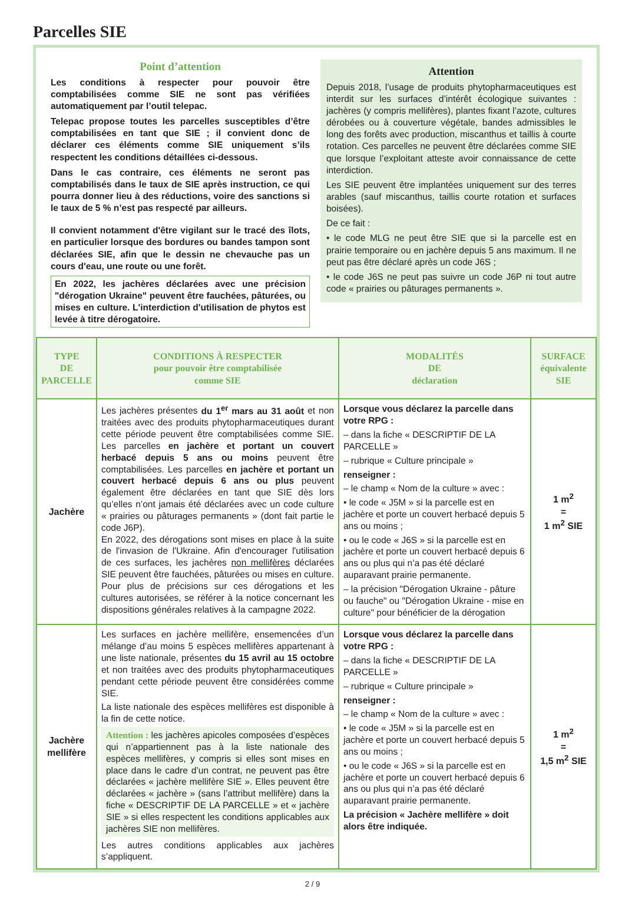Parcelles SIE
Point d’attention
Les conditions à respecter pour pouvoir être comptabilisées comme SIE ne sont pas vérifiées automatiquement par l’outil telepac.
Telepac propose toutes les parcelles susceptibles d’être comptabilisées en tant que SIE ; il convient donc de déclarer ces éléments comme SIE uniquement s’ils respectent les conditions détaillées ci-dessous.
Dans le cas contraire, ces éléments ne seront pas comptabilisés dans le taux de SIE après instruction, ce qui pourra donner lieu à des réductions, voire des sanctions si le taux de 5 % n’est pas respecté par ailleurs.
Il convient notamment d'être vigilant sur le tracé des îlots, en particulier lorsque des bordures ou bandes tampon sont déclarées SIE, afin que le dessin ne chevauche pas un cours d'eau, une route ou une forêt.
En 2022, les jachères déclarées avec une précision "dérogation Ukraine" peuvent être fauchées, pâturées, ou mises en culture. L'interdiction d'utilisation de phytos est levée à titre dérogatoire.
Attention
Depuis 2018, l’usage de produits phytopharmaceutiques est interdit sur les surfaces d’intérêt écologique suivantes : jachères (y compris mellifères), plantes fixant l’azote, cultures dérobées ou à couverture végétale, bandes admissibles le long des forêts avec production, miscanthus et taillis à courte rotation. Ces parcelles ne peuvent être déclarées comme SIE que lorsque l’exploitant atteste avoir connaissance de cette interdiction.
Les SIE peuvent être implantées uniquement sur des terres arables (sauf miscanthus, taillis courte rotation et surfaces boisées).
De ce fait :
• le code MLG ne peut être SIE que si la parcelle est en prairie temporaire ou en jachère depuis 5 ans maximum. Il ne peut pas être déclaré après un code J6S ;
• le code J6S ne peut pas suivre un code J6P ni tout autre code « prairies ou pâturages permanents ».
| TYPE DE PARCELLE | CONDITIONS À RESPECTER pour pouvoir être comptabilisée comme SIE | MODALITÉS DE déclaration | SURFACE équivalente SIE |
| --- | --- | --- | --- |
| Jachère | Les jachères présentes du 1<sup>er</sup> mars au 31 août et non traitées avec des produits phytopharmaceutiques durant cette période peuvent être comptabilisées comme SIE. Les parcelles en jachère et portant un couvert herbacé depuis 5 ans ou moins peuvent être comptabilisées. Les parcelles en jachère et portant un couvert herbacé depuis 6 ans ou plus peuvent également être déclarées en tant que SIE dès lors qu’elles n’ont jamais été déclarées avec un code culture « prairies ou pâturages permanents » (dont fait partie le code J6P). En 2022, des dérogations sont mises en place à la suite de l'invasion de l'Ukraine. Afin d'encourager l'utilisation de ces surfaces, les jachères non mellifères déclarées SIE peuvent être fauchées, pâturées ou mises en culture. Pour plus de précisions sur ces dérogations et les cultures autorisées, se référer à la notice concernant les dispositions générales relatives à la campagne 2022. | Lorsque vous déclarez la parcelle dans votre RPG : – dans la fiche « DESCRIPTIF DE LA PARCELLE » – rubrique « Culture principale » renseigner : – le champ « Nom de la culture » avec : • le code « J5M » si la parcelle est en jachère et porte un couvert herbacé depuis 5 ans ou moins ; • ou le code « J6S » si la parcelle est en jachère et porte un couvert herbacé depuis 6 ans ou plus qui n’a pas été déclaré auparavant prairie permanente. – la précision "Dérogation Ukraine - pâture ou fauche" ou "Dérogation Ukraine - mise en culture" pour bénéficier de la dérogation | 1 m<sup>2</sup> = 1 m<sup>2</sup> SIE |
| Jachère mellifère | Les surfaces en jachère mellifère, ensemencées d’un mélange d’au moins 5 espèces mellifères appartenant à une liste nationale, présentes du 15 avril au 15 octobre et non traitées avec des produits phytopharmaceutiques pendant cette période peuvent être considérées comme SIE. La liste nationale des espèces mellifères est disponible à la fin de cette notice. Attention : les jachères apicoles composées d’espèces qui n’appartiennent pas à la liste nationale des espèces mellifères, y compris si elles sont mises en place dans le cadre d’un contrat, ne peuvent pas être déclarées « jachère mellifère SIE ». Elles peuvent être déclarées « jachère » (sans l’attribut mellifère) dans la fiche « DESCRIPTIF DE LA PARCELLE » et « jachère SIE » si elles respectent les conditions applicables aux jachères SIE non mellifères. Les autres conditions applicables aux jachères s’appliquent. | Lorsque vous déclarez la parcelle dans votre RPG : – dans la fiche « DESCRIPTIF DE LA PARCELLE » – rubrique « Culture principale » renseigner : – le champ « Nom de la culture » avec : • le code « J5M » si la parcelle est en jachère et porte un couvert herbacé depuis 5 ans ou moins ; • ou le code « J6S » si la parcelle est en jachère et porte un couvert herbacé depuis 6 ans ou plus qui n’a pas été déclaré auparavant prairie permanente. La précision « Jachère mellifère » doit alors être indiquée. | 1 m<sup>2</sup> = 1,5 m<sup>2</sup> SIE |
2 / 9